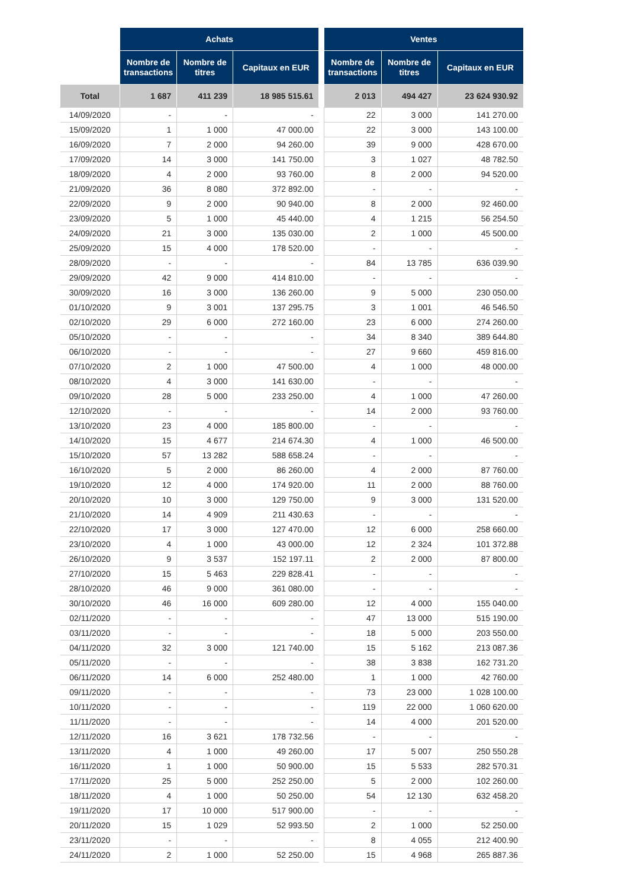| | Achats | | | | Ventes | | |
| | Nombre de transactions | Nombre de titres | Capitaux en EUR | | Nombre de transactions | Nombre de titres | Capitaux en EUR |
| Total | 1 687 | 411 239 | 18 985 515.61 | | 2 013 | 494 427 | 23 624 930.92 |
| 14/09/2020 | - | - | - | | 22 | 3 000 | 141 270.00 |
| 15/09/2020 | 1 | 1 000 | 47 000.00 | | 22 | 3 000 | 143 100.00 |
| 16/09/2020 | 7 | 2 000 | 94 260.00 | | 39 | 9 000 | 428 670.00 |
| 17/09/2020 | 14 | 3 000 | 141 750.00 | | 3 | 1 027 | 48 782.50 |
| 18/09/2020 | 4 | 2 000 | 93 760.00 | | 8 | 2 000 | 94 520.00 |
| 21/09/2020 | 36 | 8 080 | 372 892.00 | | - | - | - |
| 22/09/2020 | 9 | 2 000 | 90 940.00 | | 8 | 2 000 | 92 460.00 |
| 23/09/2020 | 5 | 1 000 | 45 440.00 | | 4 | 1 215 | 56 254.50 |
| 24/09/2020 | 21 | 3 000 | 135 030.00 | | 2 | 1 000 | 45 500.00 |
| 25/09/2020 | 15 | 4 000 | 178 520.00 | | - | - | - |
| 28/09/2020 | - | - | - | | 84 | 13 785 | 636 039.90 |
| 29/09/2020 | 42 | 9 000 | 414 810.00 | | - | - | - |
| 30/09/2020 | 16 | 3 000 | 136 260.00 | | 9 | 5 000 | 230 050.00 |
| 01/10/2020 | 9 | 3 001 | 137 295.75 | | 3 | 1 001 | 46 546.50 |
| 02/10/2020 | 29 | 6 000 | 272 160.00 | | 23 | 6 000 | 274 260.00 |
| 05/10/2020 | - | - | - | | 34 | 8 340 | 389 644.80 |
| 06/10/2020 | - | - | - | | 27 | 9 660 | 459 816.00 |
| 07/10/2020 | 2 | 1 000 | 47 500.00 | | 4 | 1 000 | 48 000.00 |
| 08/10/2020 | 4 | 3 000 | 141 630.00 | | - | - | - |
| 09/10/2020 | 28 | 5 000 | 233 250.00 | | 4 | 1 000 | 47 260.00 |
| 12/10/2020 | - | - | - | | 14 | 2 000 | 93 760.00 |
| 13/10/2020 | 23 | 4 000 | 185 800.00 | | - | - | - |
| 14/10/2020 | 15 | 4 677 | 214 674.30 | | 4 | 1 000 | 46 500.00 |
| 15/10/2020 | 57 | 13 282 | 588 658.24 | | - | - | - |
| 16/10/2020 | 5 | 2 000 | 86 260.00 | | 4 | 2 000 | 87 760.00 |
| 19/10/2020 | 12 | 4 000 | 174 920.00 | | 11 | 2 000 | 88 760.00 |
| 20/10/2020 | 10 | 3 000 | 129 750.00 | | 9 | 3 000 | 131 520.00 |
| 21/10/2020 | 14 | 4 909 | 211 430.63 | | - | - | - |
| 22/10/2020 | 17 | 3 000 | 127 470.00 | | 12 | 6 000 | 258 660.00 |
| 23/10/2020 | 4 | 1 000 | 43 000.00 | | 12 | 2 324 | 101 372.88 |
| 26/10/2020 | 9 | 3 537 | 152 197.11 | | 2 | 2 000 | 87 800.00 |
| 27/10/2020 | 15 | 5 463 | 229 828.41 | | - | - | - |
| 28/10/2020 | 46 | 9 000 | 361 080.00 | | - | - | - |
| 30/10/2020 | 46 | 16 000 | 609 280.00 | | 12 | 4 000 | 155 040.00 |
| 02/11/2020 | - | - | - | | 47 | 13 000 | 515 190.00 |
| 03/11/2020 | - | - | - | | 18 | 5 000 | 203 550.00 |
| 04/11/2020 | 32 | 3 000 | 121 740.00 | | 15 | 5 162 | 213 087.36 |
| 05/11/2020 | - | - | - | | 38 | 3 838 | 162 731.20 |
| 06/11/2020 | 14 | 6 000 | 252 480.00 | | 1 | 1 000 | 42 760.00 |
| 09/11/2020 | - | - | - | | 73 | 23 000 | 1 028 100.00 |
| 10/11/2020 | - | - | - | | 119 | 22 000 | 1 060 620.00 |
| 11/11/2020 | - | - | - | | 14 | 4 000 | 201 520.00 |
| 12/11/2020 | 16 | 3 621 | 178 732.56 | | - | - | - |
| 13/11/2020 | 4 | 1 000 | 49 260.00 | | 17 | 5 007 | 250 550.28 |
| 16/11/2020 | 1 | 1 000 | 50 900.00 | | 15 | 5 533 | 282 570.31 |
| 17/11/2020 | 25 | 5 000 | 252 250.00 | | 5 | 2 000 | 102 260.00 |
| 18/11/2020 | 4 | 1 000 | 50 250.00 | | 54 | 12 130 | 632 458.20 |
| 19/11/2020 | 17 | 10 000 | 517 900.00 | | - | - | - |
| 20/11/2020 | 15 | 1 029 | 52 993.50 | | 2 | 1 000 | 52 250.00 |
| 23/11/2020 | - | - | - | | 8 | 4 055 | 212 400.90 |
| 24/11/2020 | 2 | 1 000 | 52 250.00 | | 15 | 4 968 | 265 887.36 |